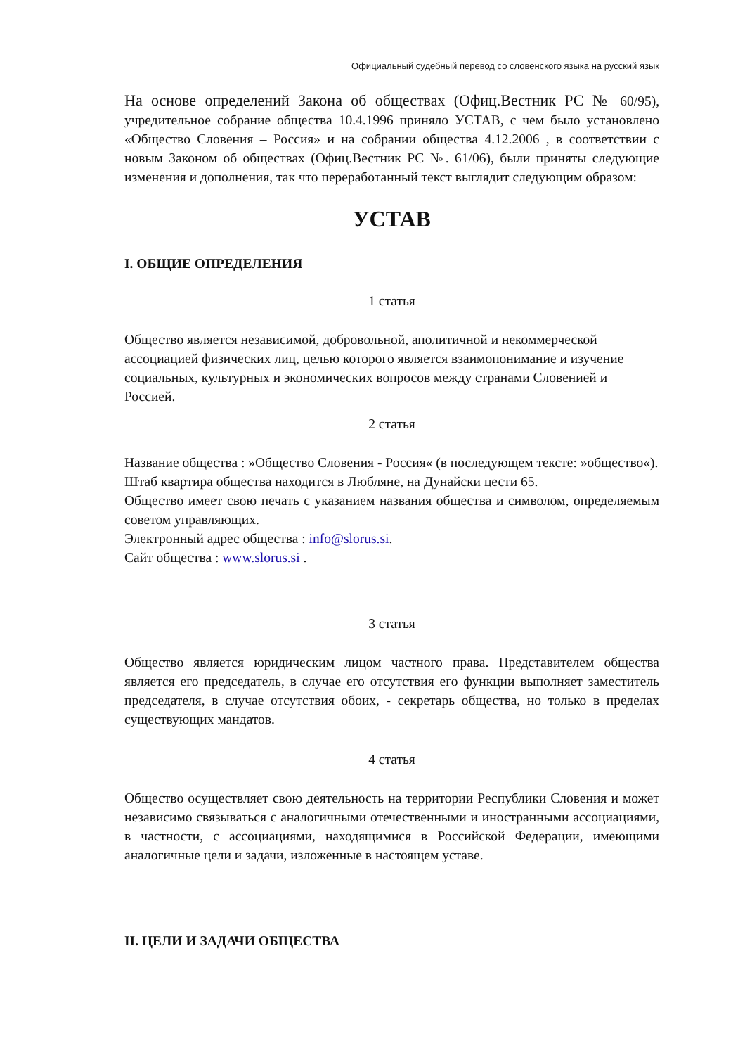Официальный судебный перевод со словенского языка на русский язык
На основе определений Закона об обществах (Офиц.Вестник РС № 60/95), учредительное собрание общества 10.4.1996 приняло УСТАВ, с чем было установлено «Общество Словения – Россия» и на собрании общества 4.12.2006 , в соответствии с новым Законом об обществах (Офиц.Вестник РС №. 61/06), были приняты следующие изменения и дополнения, так что переработанный текст выглядит следующим образом:
УСТАВ
I. ОБЩИЕ ОПРЕДЕЛЕНИЯ
1 статья
Общество является независимой, добровольной, аполитичной и некоммерческой ассоциацией физических лиц, целью которого является взаимопонимание и изучение социальных, культурных и экономических вопросов между странами Словенией и Россией.
2 статья
Название общества : »Общество Словения - Россия« (в последующем тексте: »общество«).
Штаб квартира общества находится в Любляне, на Дунайски цести 65.
Общество имеет свою печать с указанием названия общества и символом, определяемым советом управляющих.
Электронный адрес общества : info@slorus.si.
Сайт общества : www.slorus.si .
3 статья
Общество является юридическим лицом частного права. Представителем общества является его председатель, в случае его отсутствия его функции выполняет заместитель председателя, в случае отсутствия обоих, - секретарь общества, но только в пределах существующих мандатов.
4 статья
Общество осуществляет свою деятельность на территории Республики Словения и может независимо связываться с аналогичными отечественными и иностранными ассоциациями, в частности, с ассоциациями, находящимися в Российской Федерации, имеющими аналогичные цели и задачи, изложенные в настоящем уставе.
II. ЦЕЛИ И ЗАДАЧИ ОБЩЕСТВА